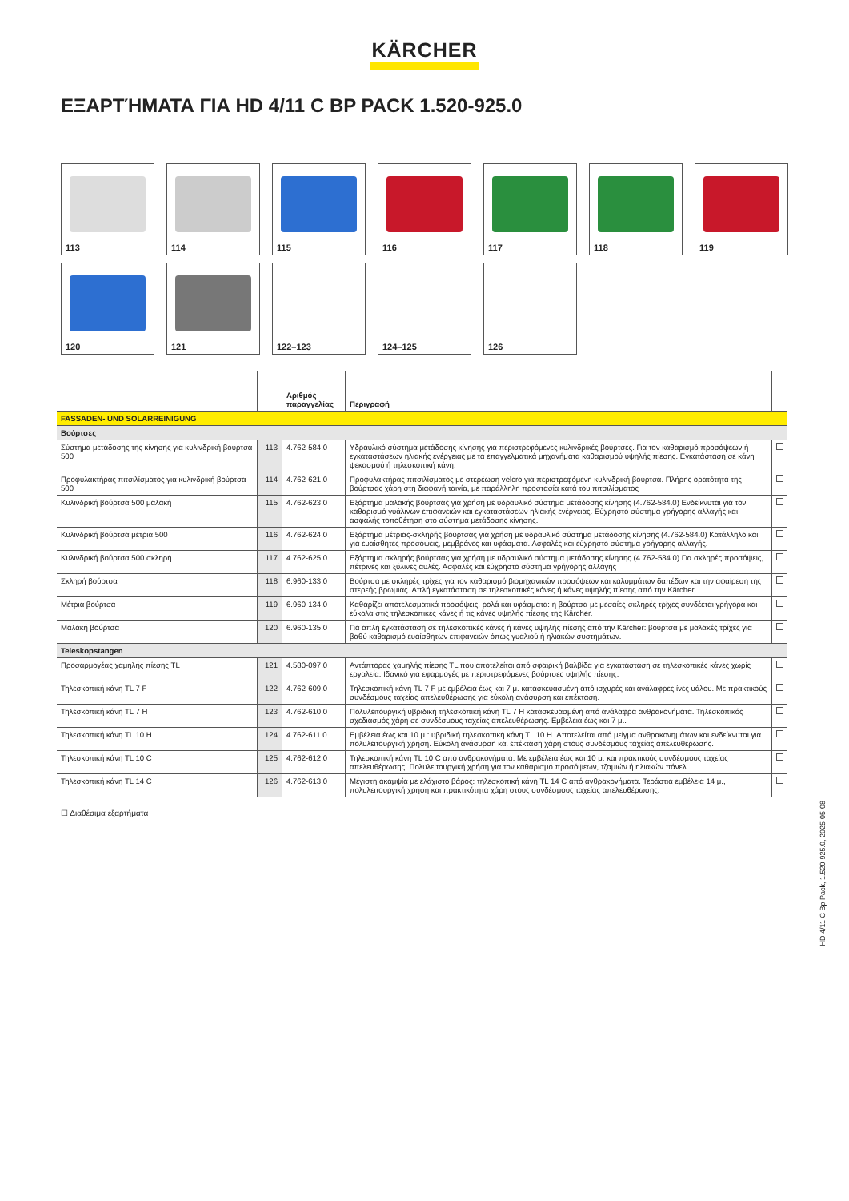KÄRCHER
ΕΞΑΡΤΉΜΑΤΑ ΓΙΑ HD 4/11 C BP PACK 1.520-925.0
113
114
115
116
117
118
119
120
121
122–123
124–125
126
| | | Αριθμός παραγγελίας | Περιγραφή | |
| --- | --- | --- | --- | --- |
| FASSADEN- UND SOLARREINIGUNG | | | | |
| Βούρτσες | | | | |
| Σύστημα μετάδοσης της κίνησης για κυλινδρική βούρτσα 500 | 113 | 4.762-584.0 | Υδραυλικό σύστημα μετάδοσης κίνησης για περιστρεφόμενες κυλινδρικές βούρτσες. Για τον καθαρισμό προσόψεων ή εγκαταστάσεων ηλιακής ενέργειας με τα επαγγελματικά μηχανήματα καθαρισμού υψηλής πίεσης. Εγκατάσταση σε κάνη ψεκασμού ή τηλεσκοπική κάνη. | |
| Προφυλακτήρας πιτσιλίσματος για κυλινδρική βούρτσα 500 | 114 | 4.762-621.0 | Προφυλακτήρας πιτσιλίσματος με στερέωση velcro για περιστρεφόμενη κυλινδρική βούρτσα. Πλήρης ορατότητα της βούρτσας χάρη στη διαφανή ταινία, με παράλληλη προστασία κατά του πιτσιλίσματος | |
| Κυλινδρική βούρτσα 500 μαλακή | 115 | 4.762-623.0 | Εξάρτημα μαλακής βούρτσας για χρήση με υδραυλικό σύστημα μετάδοσης κίνησης (4.762-584.0) Ενδείκνυται για τον καθαρισμό γυάλινων επιφανειών και εγκαταστάσεων ηλιακής ενέργειας. Εύχρηστο σύστημα γρήγορης αλλαγής και ασφαλής τοποθέτηση στο σύστημα μετάδοσης κίνησης. | |
| Κυλινδρική βούρτσα μέτρια 500 | 116 | 4.762-624.0 | Εξάρτημα μέτριας-σκληρής βούρτσας για χρήση με υδραυλικό σύστημα μετάδοσης κίνησης (4.762-584.0) Κατάλληλο και για ευαίσθητες προσόψεις, μεμβράνες και υφάσματα. Ασφαλές και εύχρηστο σύστημα γρήγορης αλλαγής. | |
| Κυλινδρική βούρτσα 500 σκληρή | 117 | 4.762-625.0 | Εξάρτημα σκληρής βούρτσας για χρήση με υδραυλικό σύστημα μετάδοσης κίνησης (4.762-584.0) Για σκληρές προσόψεις, πέτρινες και ξύλινες αυλές. Ασφαλές και εύχρηστο σύστημα γρήγορης αλλαγής | |
| Σκληρή βούρτσα | 118 | 6.960-133.0 | Βούρτσα με σκληρές τρίχες για τον καθαρισμό βιομηχανικών προσόψεων και καλυμμάτων δαπέδων και την αφαίρεση της στερεής βρωμιάς. Απλή εγκατάσταση σε τηλεσκοπικές κάνες ή κάνες υψηλής πίεσης από την Kärcher. | |
| Μέτρια βούρτσα | 119 | 6.960-134.0 | Καθαρίζει αποτελεσματικά προσόψεις, ρολά και υφάσματα: η βούρτσα με μεσαίες-σκληρές τρίχες συνδέεται γρήγορα και εύκολα στις τηλεσκοπικές κάνες ή τις κάνες υψηλής πίεσης της Kärcher. | |
| Μαλακή βούρτσα | 120 | 6.960-135.0 | Για απλή εγκατάσταση σε τηλεσκοπικές κάνες ή κάνες υψηλής πίεσης από την Kärcher: βούρτσα με μαλακές τρίχες για βαθύ καθαρισμό ευαίσθητων επιφανειών όπως γυαλιού ή ηλιακών συστημάτων. | |
| Teleskopstangen | | | | |
| Προσαρμογέας χαμηλής πίεσης TL | 121 | 4.580-097.0 | Αντάπτορας χαμηλής πίεσης TL που αποτελείται από σφαιρική βαλβίδα για εγκατάσταση σε τηλεσκοπικές κάνες χωρίς εργαλεία. Ιδανικό για εφαρμογές με περιστρεφόμενες βούρτσες υψηλής πίεσης. | |
| Τηλεσκοπική κάνη TL 7 F | 122 | 4.762-609.0 | Τηλεσκοπική κάνη TL 7 F με εμβέλεια έως και 7 μ. κατασκευασμένη από ισχυρές και ανάλαφρες ίνες υάλου. Με πρακτικούς συνδέσμους ταχείας απελευθέρωσης για εύκολη ανάσυρση και επέκταση. | |
| Τηλεσκοπική κάνη TL 7 H | 123 | 4.762-610.0 | Πολυλειτουργική υβριδική τηλεσκοπική κάνη TL 7 H κατασκευασμένη από ανάλαφρα ανθρακονήματα. Τηλεσκοπικός σχεδιασμός χάρη σε συνδέσμους ταχείας απελευθέρωσης. Εμβέλεια έως και 7 μ.. | |
| Τηλεσκοπική κάνη TL 10 H | 124 | 4.762-611.0 | Εμβέλεια έως και 10 μ.: υβριδική τηλεσκοπική κάνη TL 10 H. Αποτελείται από μείγμα ανθρακονημάτων και ενδείκνυται για πολυλειτουργική χρήση. Εύκολη ανάσυρση και επέκταση χάρη στους συνδέσμους ταχείας απελευθέρωσης. | |
| Τηλεσκοπική κάνη TL 10 C | 125 | 4.762-612.0 | Τηλεσκοπική κάνη TL 10 C από ανθρακονήματα. Με εμβέλεια έως και 10 μ. και πρακτικούς συνδέσμους ταχείας απελευθέρωσης. Πολυλειτουργική χρήση για τον καθαρισμό προσόψεων, τζαμιών ή ηλιακών πάνελ. | |
| Τηλεσκοπική κάνη TL 14 C | 126 | 4.762-613.0 | Μέγιστη ακαμψία με ελάχιστο βάρος: τηλεσκοπική κάνη TL 14 C από ανθρακονήματα. Τεράστια εμβέλεια 14 μ., πολυλειτουργική χρήση και πρακτικότητα χάρη στους συνδέσμους ταχείας απελευθέρωσης. | |
☐ Διαθέσιμα εξαρτήματα
HD 4/11 C Bp Pack, 1.520-925.0, 2025-05-08